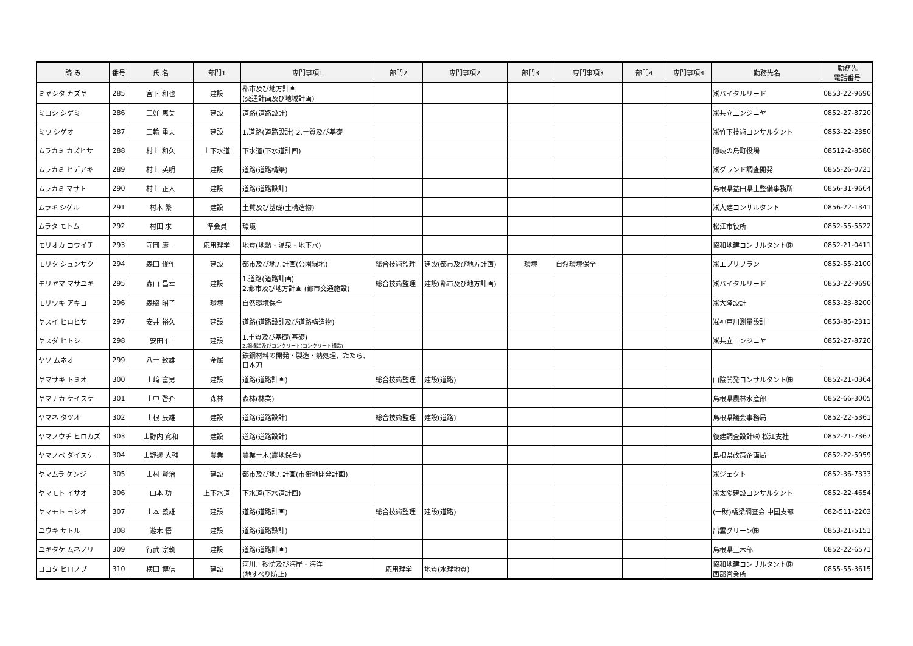| 読 み | 番号 | 氏 名 | 部門1 | 専門事項1 | 部門2 | 専門事項2 | 部門3 | 専門事項3 | 部門4 | 専門事項4 | 勤務先名 | 勤務先 電話番号 |
| --- | --- | --- | --- | --- | --- | --- | --- | --- | --- | --- | --- | --- |
| ミヤシタ カズヤ | 285 | 宮下 和也 | 建設 | 都市及び地方計画 (交通計画及び地域計画) | | | | | | | ㈱バイタルリード | 0853-22-9690 |
| ミヨシ シゲミ | 286 | 三好 恵美 | 建設 | 道路(道路設計) | | | | | | | ㈱共立エンジニヤ | 0852-27-8720 |
| ミワ シゲオ | 287 | 三輪 重夫 | 建設 | 1.道路(道路設計) 2.土質及び基礎 | | | | | | | ㈱竹下技術コンサルタント | 0853-22-2350 |
| ムラカミ カズヒサ | 288 | 村上 和久 | 上下水道 | 下水道(下水道計画) | | | | | | | 隠岐の島町役場 | 08512-2-8580 |
| ムラカミ ヒデアキ | 289 | 村上 英明 | 建設 | 道路(道路構築) | | | | | | | ㈱グランド調査開発 | 0855-26-0721 |
| ムラカミ マサト | 290 | 村上 正人 | 建設 | 道路(道路設計) | | | | | | | 島根県益田県土整備事務所 | 0856-31-9664 |
| ムラキ シゲル | 291 | 村木 繁 | 建設 | 土質及び基礎(土構造物) | | | | | | | ㈱大建コンサルタント | 0856-22-1341 |
| ムラタ モトム | 292 | 村田 求 | 準会員 | 環境 | | | | | | | 松江市役所 | 0852-55-5522 |
| モリオカ コウイチ | 293 | 守岡 康一 | 応用理学 | 地質(地熱・温泉・地下水) | | | | | | | 協和地建コンサルタント㈱ | 0852-21-0411 |
| モリタ シュンサク | 294 | 森田 俊作 | 建設 | 都市及び地方計画(公園緑地) | 総合技術監理 | 建設(都市及び地方計画) | 環境 | 自然環境保全 | | | ㈱エブリプラン | 0852-55-2100 |
| モリヤマ マサユキ | 295 | 森山 昌幸 | 建設 | 1.道路(道路計画) 2.都市及び地方計画 (都市交通施設) | 総合技術監理 | 建設(都市及び地方計画) | | | | | ㈱バイタルリード | 0853-22-9690 |
| モリワキ アキコ | 296 | 森脇 昭子 | 環境 | 自然環境保全 | | | | | | | ㈱大隆設計 | 0853-23-8200 |
| ヤスイ ヒロヒサ | 297 | 安井 裕久 | 建設 | 道路(道路設計及び道路構造物) | | | | | | | ㈲神戸川測量設計 | 0853-85-2311 |
| ヤスダ ヒトシ | 298 | 安田 仁 | 建設 | 1.土質及び基礎(基礎) 2.鋼構造及びコンクリート(コンクリート構造) | | | | | | | ㈱共立エンジニヤ | 0852-27-8720 |
| ヤソ ムネオ | 299 | 八十 致雄 | 金属 | 鉄鋼材料の開発・製造・熱処理、たたら、 日本刀 | | | | | | | | |
| ヤマサキ トミオ | 300 | 山﨑 富男 | 建設 | 道路(道路計画) | 総合技術監理 | 建設(道路) | | | | | 山陰開発コンサルタント㈱ | 0852-21-0364 |
| ヤマナカ ケイスケ | 301 | 山中 啓介 | 森林 | 森林(林業) | | | | | | | 島根県農林水産部 | 0852-66-3005 |
| ヤマネ タツオ | 302 | 山根 辰雄 | 建設 | 道路(道路設計) | 総合技術監理 | 建設(道路) | | | | | 島根県議会事務局 | 0852-22-5361 |
| ヤマノウチ ヒロカズ | 303 | 山野内 寛和 | 建設 | 道路(道路設計) | | | | | | | 復建調査設計㈱ 松江支社 | 0852-21-7367 |
| ヤマノベ ダイスケ | 304 | 山野邊 大輔 | 農業 | 農業土木(農地保全) | | | | | | | 島根県政策企画局 | 0852-22-5959 |
| ヤマムラ ケンジ | 305 | 山村 賢治 | 建設 | 都市及び地方計画(市街地開発計画) | | | | | | | ㈱ジェクト | 0852-36-7333 |
| ヤマモト イサオ | 306 | 山本 功 | 上下水道 | 下水道(下水道計画) | | | | | | | ㈱太陽建設コンサルタント | 0852-22-4654 |
| ヤマモト ヨシオ | 307 | 山本 義雄 | 建設 | 道路(道路計画) | 総合技術監理 | 建設(道路) | | | | | (一財)橋梁調査会 中国支部 | 082-511-2203 |
| ユウキ サトル | 308 | 遊木 悟 | 建設 | 道路(道路設計) | | | | | | | 出雲グリーン㈱ | 0853-21-5151 |
| ユキタケ ムネノリ | 309 | 行武 宗軌 | 建設 | 道路(道路計画) | | | | | | | 島根県土木部 | 0852-22-6571 |
| ヨコタ ヒロノブ | 310 | 横田 博信 | 建設 | 河川、砂防及び海岸・海洋 (地すべり防止) | 応用理学 | 地質(水理地質) | | | | | 協和地建コンサルタント㈱ 西部営業所 | 0855-55-3615 |